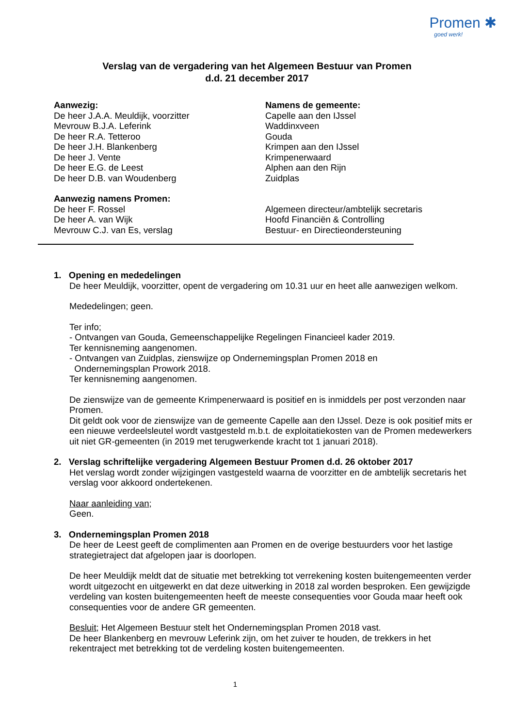Promen ✱
goed werk!
Verslag van de vergadering van het Algemeen Bestuur van Promen
d.d. 21 december 2017
Aanwezig:
De heer J.A.A. Meuldijk, voorzitter
Mevrouw B.J.A. Leferink
De heer R.A. Tetteroo
De heer J.H. Blankenberg
De heer J. Vente
De heer E.G. de Leest
De heer D.B. van Woudenberg
Namens de gemeente:
Capelle aan den IJssel
Waddinxveen
Gouda
Krimpen aan den IJssel
Krimpenerwaard
Alphen aan den Rijn
Zuidplas
Aanwezig namens Promen:
De heer F. Rossel
De heer A. van Wijk
Mevrouw C.J. van Es, verslag
Algemeen directeur/ambtelijk secretaris
Hoofd Financiën & Controlling
Bestuur- en Directieondersteuning
1. Opening en mededelingen
De heer Meuldijk, voorzitter, opent de vergadering om 10.31 uur en heet alle aanwezigen welkom.
Mededelingen; geen.
Ter info;
- Ontvangen van Gouda, Gemeenschappelijke Regelingen Financieel kader 2019.
Ter kennisneming aangenomen.
- Ontvangen van Zuidplas, zienswijze op Ondernemingsplan Promen 2018 en
Ondernemingsplan Prowork 2018.
Ter kennisneming aangenomen.
De zienswijze van de gemeente Krimpenerwaard is positief en is inmiddels per post verzonden naar Promen.
Dit geldt ook voor de zienswijze van de gemeente Capelle aan den IJssel. Deze is ook positief mits er een nieuwe verdeelsleutel wordt vastgesteld m.b.t. de exploitatiekosten van de Promen medewerkers uit niet GR-gemeenten (in 2019 met terugwerkende kracht tot 1 januari 2018).
2. Verslag schriftelijke vergadering Algemeen Bestuur Promen d.d. 26 oktober 2017
Het verslag wordt zonder wijzigingen vastgesteld waarna de voorzitter en de ambtelijk secretaris het verslag voor akkoord ondertekenen.
Naar aanleiding van;
Geen.
3. Ondernemingsplan Promen 2018
De heer de Leest geeft de complimenten aan Promen en de overige bestuurders voor het lastige strategietraject dat afgelopen jaar is doorlopen.
De heer Meuldijk meldt dat de situatie met betrekking tot verrekening kosten buitengemeenten verder wordt uitgezocht en uitgewerkt en dat deze uitwerking in 2018 zal worden besproken. Een gewijzigde verdeling van kosten buitengemeenten heeft de meeste consequenties voor Gouda maar heeft ook consequenties voor de andere GR gemeenten.
Besluit; Het Algemeen Bestuur stelt het Ondernemingsplan Promen 2018 vast.
De heer Blankenberg en mevrouw Leferink zijn, om het zuiver te houden, de trekkers in het rekentraject met betrekking tot de verdeling kosten buitengemeenten.
1